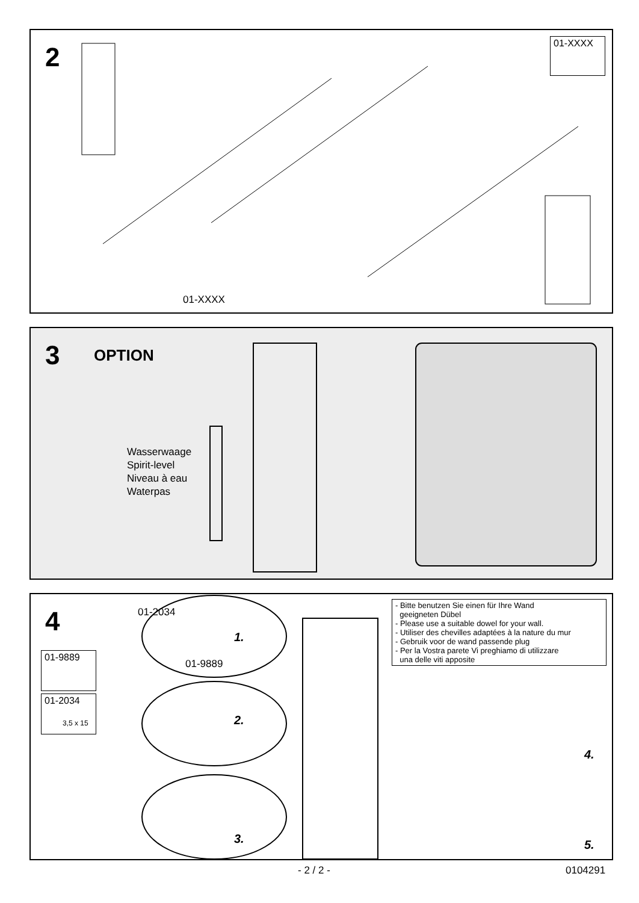2
01-XXXX
01-XXXX
3 OPTION
Wasserwaage
Spirit-level
Niveau à eau
Waterpas
4
01-9889
01-2034
3,5 x 15
01-2034
01-9889
1.
2.
3.
4.
5.
- Bitte benutzen Sie einen für Ihre Wand
geeigneten Dübel
- Please use a suitable dowel for your wall.
- Utiliser des chevilles adaptées à la nature du mur
- Gebruik voor de wand passende plug
- Per la Vostra parete Vi preghiamo di utilizzare
una delle viti apposite
- 2 / 2 - 0104291